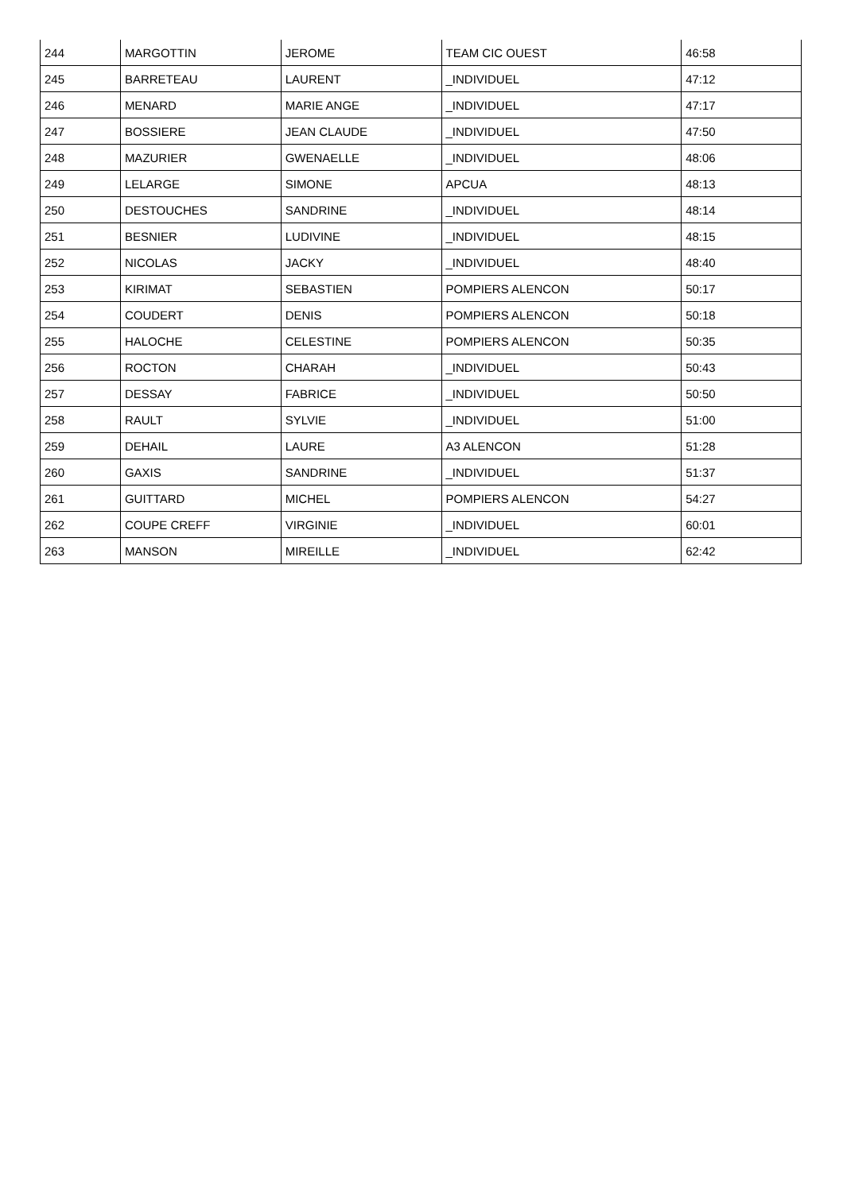| 244 | MARGOTTIN | JEROME | TEAM CIC OUEST | 46:58 |
| 245 | BARRETEAU | LAURENT | _INDIVIDUEL | 47:12 |
| 246 | MENARD | MARIE ANGE | _INDIVIDUEL | 47:17 |
| 247 | BOSSIERE | JEAN CLAUDE | _INDIVIDUEL | 47:50 |
| 248 | MAZURIER | GWENAELLE | _INDIVIDUEL | 48:06 |
| 249 | LELARGE | SIMONE | APCUA | 48:13 |
| 250 | DESTOUCHES | SANDRINE | _INDIVIDUEL | 48:14 |
| 251 | BESNIER | LUDIVINE | _INDIVIDUEL | 48:15 |
| 252 | NICOLAS | JACKY | _INDIVIDUEL | 48:40 |
| 253 | KIRIMAT | SEBASTIEN | POMPIERS ALENCON | 50:17 |
| 254 | COUDERT | DENIS | POMPIERS ALENCON | 50:18 |
| 255 | HALOCHE | CELESTINE | POMPIERS ALENCON | 50:35 |
| 256 | ROCTON | CHARAH | _INDIVIDUEL | 50:43 |
| 257 | DESSAY | FABRICE | _INDIVIDUEL | 50:50 |
| 258 | RAULT | SYLVIE | _INDIVIDUEL | 51:00 |
| 259 | DEHAIL | LAURE | A3 ALENCON | 51:28 |
| 260 | GAXIS | SANDRINE | _INDIVIDUEL | 51:37 |
| 261 | GUITTARD | MICHEL | POMPIERS ALENCON | 54:27 |
| 262 | COUPE CREFF | VIRGINIE | _INDIVIDUEL | 60:01 |
| 263 | MANSON | MIREILLE | _INDIVIDUEL | 62:42 |